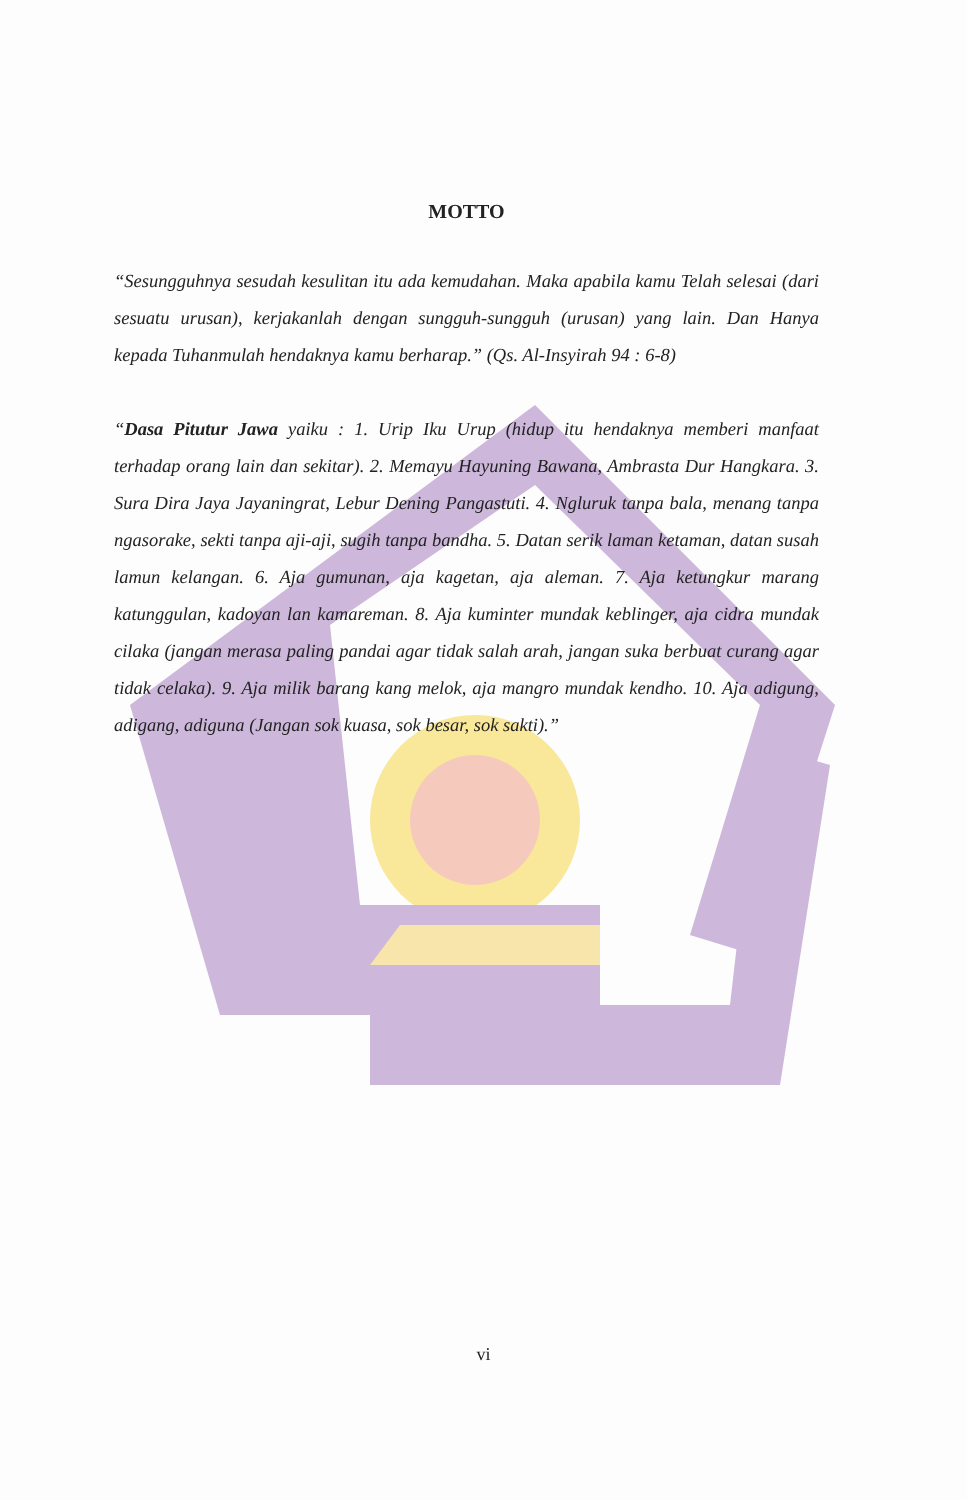MOTTO
“Sesungguhnya sesudah kesulitan itu ada kemudahan. Maka apabila kamu Telah selesai (dari sesuatu urusan), kerjakanlah dengan sungguh-sungguh (urusan) yang lain. Dan Hanya kepada Tuhanmulah hendaknya kamu berharap.” (Qs. Al-Insyirah 94 : 6-8)
“Dasa Pitutur Jawa yaiku : 1. Urip Iku Urup (hidup itu hendaknya memberi manfaat terhadap orang lain dan sekitar). 2. Memayu Hayuning Bawana, Ambrasta Dur Hangkara. 3. Sura Dira Jaya Jayaningrat, Lebur Dening Pangastuti. 4. Ngluruk tanpa bala, menang tanpa ngasorake, sekti tanpa aji-aji, sugih tanpa bandha. 5. Datan serik laman ketaman, datan susah lamun kelangan. 6. Aja gumunan, aja kagetan, aja aleman. 7. Aja ketungkur marang katunggulan, kadoyan lan kamareman. 8. Aja kuminter mundak keblinger, aja cidra mundak cilaka (jangan merasa paling pandai agar tidak salah arah, jangan suka berbuat curang agar tidak celaka). 9. Aja milik barang kang melok, aja mangro mundak kendho. 10. Aja adigung, adigang, adiguna (Jangan sok kuasa, sok besar, sok sakti).”
vi